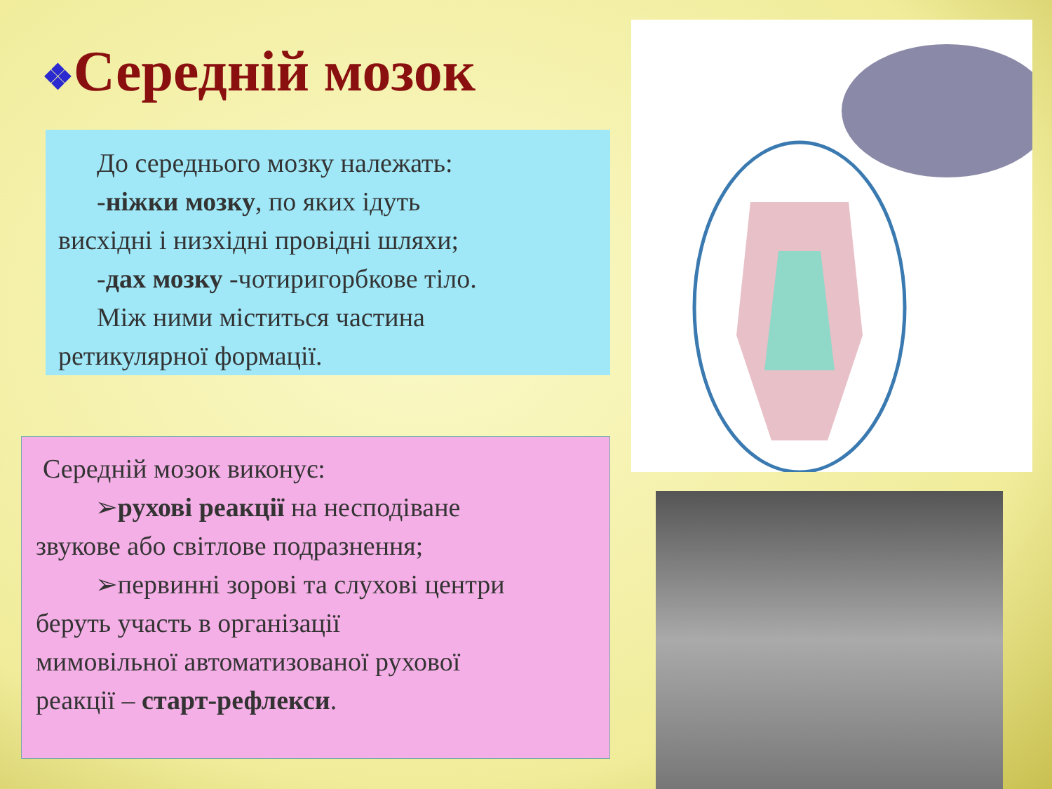❖Середній мозок
До середнього мозку належать:
-ніжки мозку, по яких ідуть
висхідні і низхідні провідні шляхи;
-дах мозку -чотиригорбкове тіло.
Між ними міститься частина
ретикулярної формації.
Середній мозок виконує:
➢рухові реакції на несподіване
звукове або світлове подразнення;
➢первинні зорові та слухові центри
беруть участь в організації
мимовільної автоматизованої рухової
реакції – старт-рефлекси.